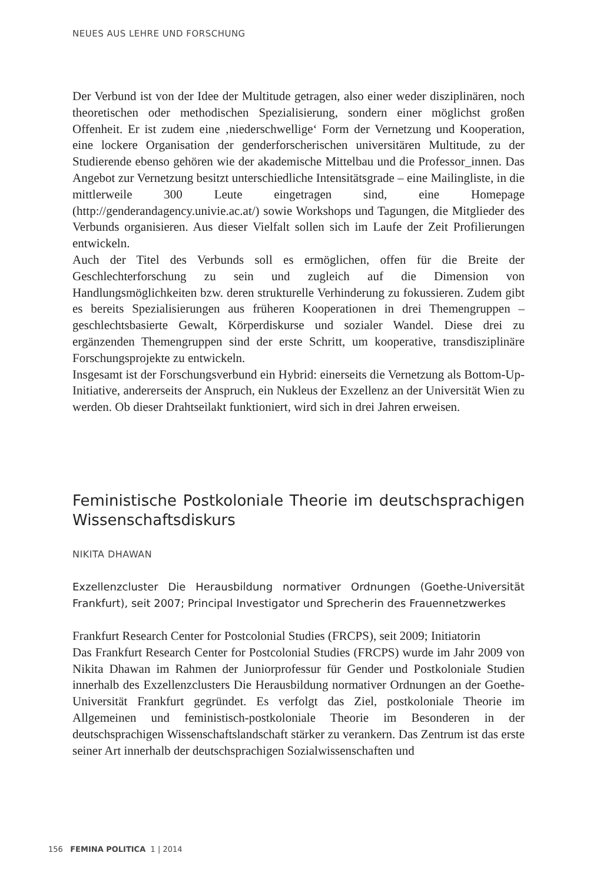NEUES AUS LEHRE UND FORSCHUNG
Der Verbund ist von der Idee der Multitude getragen, also einer weder disziplinären, noch theoretischen oder methodischen Spezialisierung, sondern einer möglichst großen Offenheit. Er ist zudem eine ‚niederschwellige‘ Form der Vernetzung und Kooperation, eine lockere Organisation der genderforscherischen universitären Multitude, zu der Studierende ebenso gehören wie der akademische Mittelbau und die Professor_innen. Das Angebot zur Vernetzung besitzt unterschiedliche Intensitätsgrade – eine Mailingliste, in die mittlerweile 300 Leute eingetragen sind, eine Homepage (http://genderandagency.univie.ac.at/) sowie Workshops und Tagungen, die Mitglieder des Verbunds organisieren. Aus dieser Vielfalt sollen sich im Laufe der Zeit Profilierungen entwickeln.
Auch der Titel des Verbunds soll es ermöglichen, offen für die Breite der Geschlechterforschung zu sein und zugleich auf die Dimension von Handlungsmöglichkeiten bzw. deren strukturelle Verhinderung zu fokussieren. Zudem gibt es bereits Spezialisierungen aus früheren Kooperationen in drei Themengruppen – geschlechtsbasierte Gewalt, Körperdiskurse und sozialer Wandel. Diese drei zu ergänzenden Themengruppen sind der erste Schritt, um kooperative, transdisziplinäre Forschungsprojekte zu entwickeln.
Insgesamt ist der Forschungsverbund ein Hybrid: einerseits die Vernetzung als Bottom-Up-Initiative, andererseits der Anspruch, ein Nukleus der Exzellenz an der Universität Wien zu werden. Ob dieser Drahtseilakt funktioniert, wird sich in drei Jahren erweisen.
Feministische Postkoloniale Theorie im deutschsprachigen Wissenschaftsdiskurs
NIKITA DHAWAN
Exzellenzcluster Die Herausbildung normativer Ordnungen (Goethe-Universität Frankfurt), seit 2007; Principal Investigator und Sprecherin des Frauennetzwerkes
Frankfurt Research Center for Postcolonial Studies (FRCPS), seit 2009; Initiatorin
Das Frankfurt Research Center for Postcolonial Studies (FRCPS) wurde im Jahr 2009 von Nikita Dhawan im Rahmen der Juniorprofessur für Gender und Postkoloniale Studien innerhalb des Exzellenzclusters Die Herausbildung normativer Ordnungen an der Goethe-Universität Frankfurt gegründet. Es verfolgt das Ziel, postkoloniale Theorie im Allgemeinen und feministisch-postkoloniale Theorie im Besonderen in der deutschsprachigen Wissenschaftslandschaft stärker zu verankern. Das Zentrum ist das erste seiner Art innerhalb der deutschsprachigen Sozialwissenschaften und
156 FEMINA POLITICA 1 | 2014